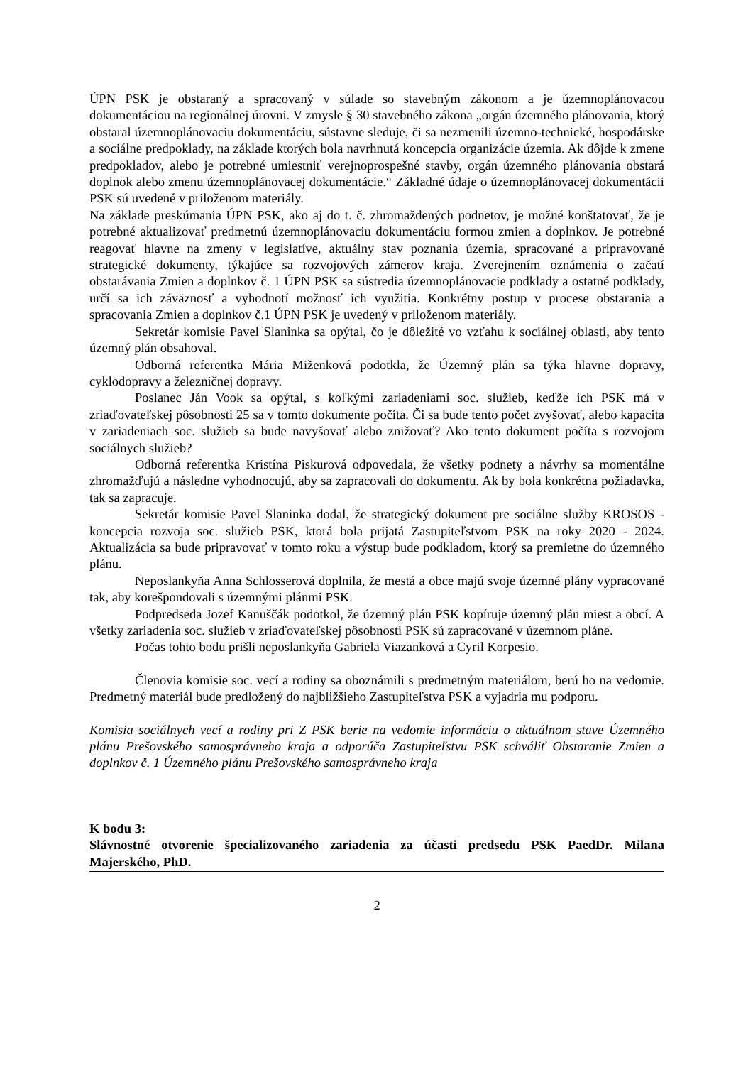ÚPN PSK je obstaraný a spracovaný v súlade so stavebným zákonom a je územnoplánovacou dokumentáciou na regionálnej úrovni. V zmysle § 30 stavebného zákona „orgán územného plánovania, ktorý obstaral územnoplánovaciu dokumentáciu, sústavne sleduje, či sa nezmenili územno-technické, hospodárske a sociálne predpoklady, na základe ktorých bola navrhnutá koncepcia organizácie územia. Ak dôjde k zmene predpokladov, alebo je potrebné umiestniť verejnoprospešné stavby, orgán územného plánovania obstará doplnok alebo zmenu územnoplánovacej dokumentácie.“ Základné údaje o územnoplánovacej dokumentácii PSK sú uvedené v priloženom materiály.
Na základe preskúmania ÚPN PSK, ako aj do t. č. zhromaždených podnetov, je možné konštatovať, že je potrebné aktualizovať predmetnú územnoplánovaciu dokumentáciu formou zmien a doplnkov. Je potrebné reagovať hlavne na zmeny v legislatíve, aktuálny stav poznania územia, spracované a pripravované strategické dokumenty, týkajúce sa rozvojových zámerov kraja. Zverejnením oznámenia o začatí obstarávania Zmien a doplnkov č. 1 ÚPN PSK sa sústredia územnoplánovacie podklady a ostatné podklady, určí sa ich záväznosť a vyhodnotí možnosť ich využitia. Konkrétny postup v procese obstarania a spracovania Zmien a doplnkov č.1 ÚPN PSK je uvedený v priloženom materiály.
Sekretár komisie Pavel Slaninka sa opýtal, čo je dôležité vo vzťahu k sociálnej oblasti, aby tento územný plán obsahoval.
Odborná referentka Mária Miženková podotkla, že Územný plán sa týka hlavne dopravy, cyklodopravy a železničnej dopravy.
Poslanec Ján Vook sa opýtal, s koľkými zariadeniami soc. služieb, keďže ich PSK má v zriaďovateľskej pôsobnosti 25 sa v tomto dokumente počíta. Či sa bude tento počet zvyšovať, alebo kapacita v zariadeniach soc. služieb sa bude navyšovať alebo znižovať? Ako tento dokument počíta s rozvojom sociálnych služieb?
Odborná referentka Kristína Piskurová odpovedala, že všetky podnety a návrhy sa momentálne zhromažďujú a následne vyhodnocujú, aby sa zapracovali do dokumentu. Ak by bola konkrétna požiadavka, tak sa zapracuje.
Sekretár komisie Pavel Slaninka dodal, že strategický dokument pre sociálne služby KROSOS - koncepcia rozvoja soc. služieb PSK, ktorá bola prijatá Zastupiteľstvom PSK na roky 2020 - 2024. Aktualizácia sa bude pripravovať v tomto roku a výstup bude podkladom, ktorý sa premietne do územného plánu.
Neposlankyňa Anna Schlosserová doplnila, že mestá a obce majú svoje územné plány vypracované tak, aby korešpondovali s územnými plánmi PSK.
Podpredseda Jozef Kanuščák podotkol, že územný plán PSK kopíruje územný plán miest a obcí. A všetky zariadenia soc. služieb v zriaďovateľskej pôsobnosti PSK sú zapracované v územnom pláne.
Počas tohto bodu prišli neposlankyňa Gabriela Viazanková a Cyril Korpesio.
Členovia komisie soc. vecí a rodiny sa oboznámili s predmetným materiálom, berú ho na vedomie. Predmetný materiál bude predložený do najbližšieho Zastupiteľstva PSK a vyjadria mu podporu.
Komisia sociálnych vecí a rodiny pri Z PSK berie na vedomie informáciu o aktuálnom stave Územného plánu Prešovského samosprávneho kraja a odporúča Zastupiteľstvu PSK schváliť Obstaranie Zmien a doplnkov č. 1 Územného plánu Prešovského samosprávneho kraja
K bodu 3:
Slávnostné otvorenie špecializovaného zariadenia za účasti predsedu PSK PaedDr. Milana Majerského, PhD.
2